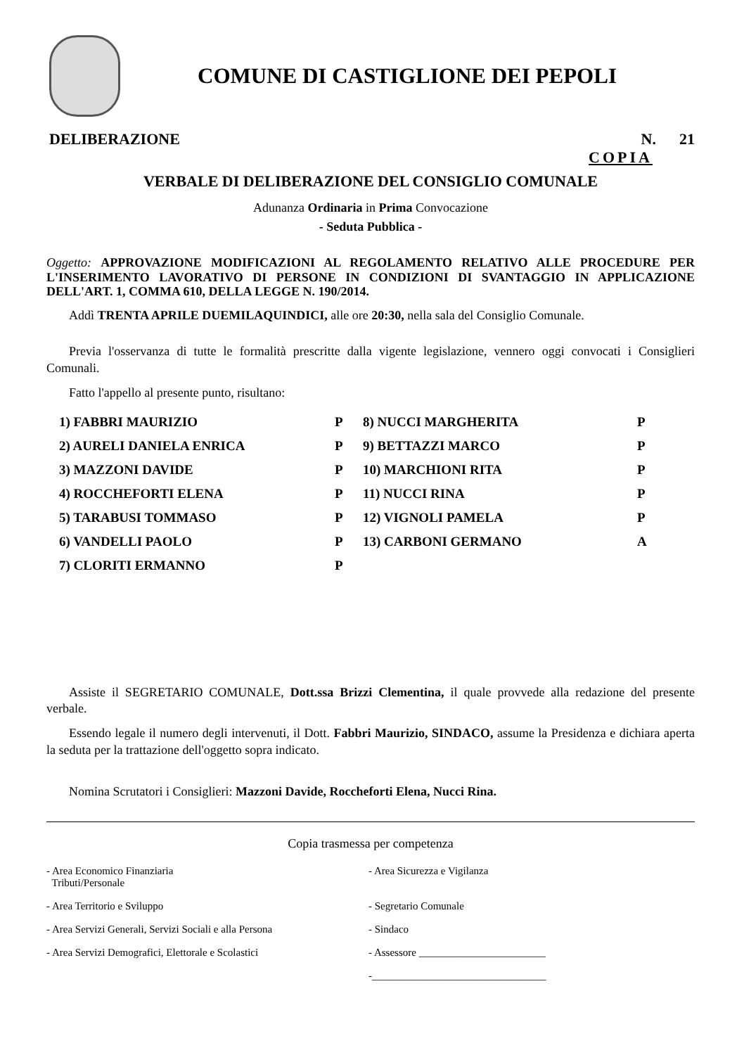COMUNE DI CASTIGLIONE DEI PEPOLI
DELIBERAZIONE N. 21
COPIA
VERBALE DI DELIBERAZIONE DEL CONSIGLIO COMUNALE
Adunanza Ordinaria in Prima Convocazione
- Seduta Pubblica -
Oggetto: APPROVAZIONE MODIFICAZIONI AL REGOLAMENTO RELATIVO ALLE PROCEDURE PER L'INSERIMENTO LAVORATIVO DI PERSONE IN CONDIZIONI DI SVANTAGGIO IN APPLICAZIONE DELL'ART. 1, COMMA 610, DELLA LEGGE N. 190/2014.
Addì TRENTA APRILE DUEMILAQUINDICI, alle ore 20:30, nella sala del Consiglio Comunale.
Previa l'osservanza di tutte le formalità prescritte dalla vigente legislazione, vennero oggi convocati i Consiglieri Comunali.
Fatto l'appello al presente punto, risultano:
| 1) FABBRI MAURIZIO | P | 8) NUCCI MARGHERITA | P |
| 2) AURELI DANIELA ENRICA | P | 9) BETTAZZI MARCO | P |
| 3) MAZZONI DAVIDE | P | 10) MARCHIONI RITA | P |
| 4) ROCCHEFORTI ELENA | P | 11) NUCCI RINA | P |
| 5) TARABUSI TOMMASO | P | 12) VIGNOLI PAMELA | P |
| 6) VANDELLI PAOLO | P | 13) CARBONI GERMANO | A |
| 7) CLORITI ERMANNO | P | | |
Assiste il SEGRETARIO COMUNALE, Dott.ssa Brizzi Clementina, il quale provvede alla redazione del presente verbale.
Essendo legale il numero degli intervenuti, il Dott. Fabbri Maurizio, SINDACO, assume la Presidenza e dichiara aperta la seduta per la trattazione dell'oggetto sopra indicato.
Nomina Scrutatori i Consiglieri: Mazzoni Davide, Roccheforti Elena, Nucci Rina.
Copia trasmessa per competenza
- Area Economico Finanziaria
Tributi/Personale
- Area Sicurezza e Vigilanza
- Area Territorio e Sviluppo
- Segretario Comunale
- Area Servizi Generali, Servizi Sociali e alla Persona
- Sindaco
- Area Servizi Demografici, Elettorale e Scolastici
- Assessore ________________________
-_________________________________